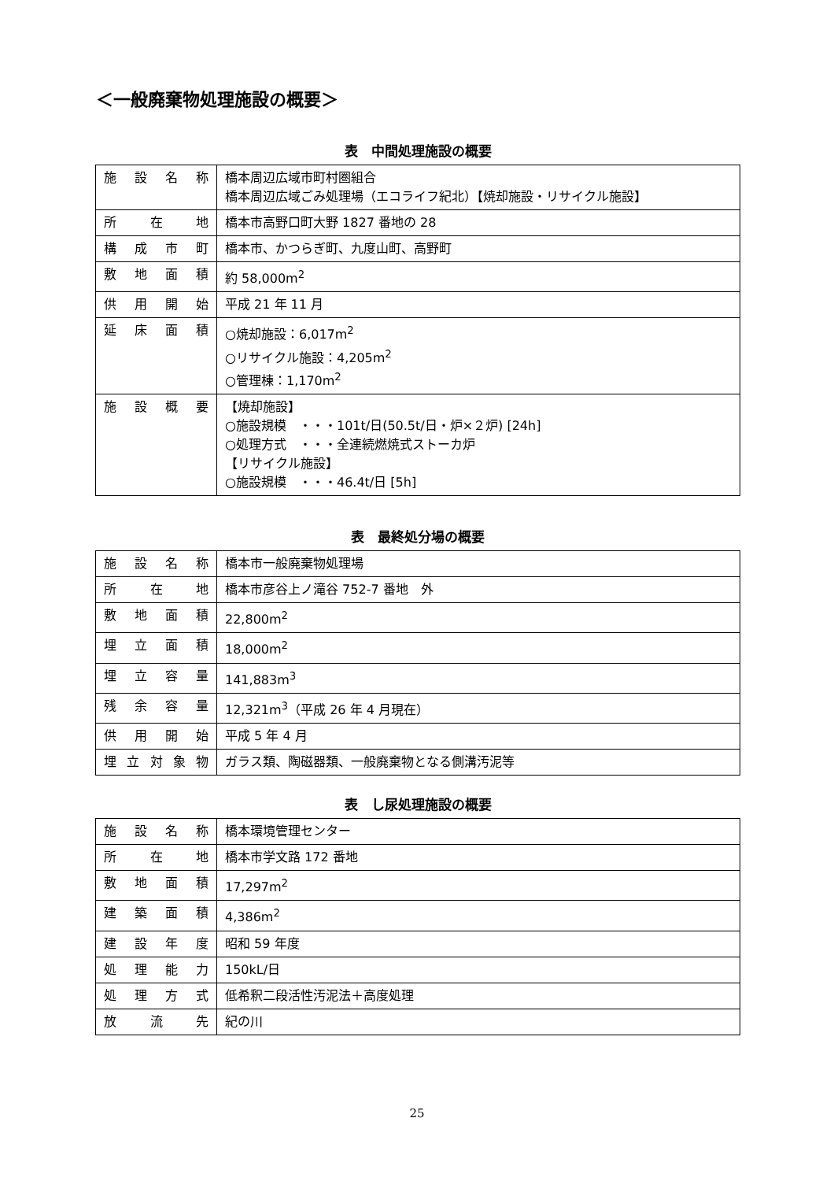＜一般廃棄物処理施設の概要＞
表　中間処理施設の概要
| 施設名称 | 橋本周辺広域市町村圏組合 橋本周辺広域ごみ処理場（エコライフ紀北）【焼却施設・リサイクル施設】 |
| 所在地 | 橋本市高野口町大野 1827 番地の 28 |
| 構成市町 | 橋本市、かつらぎ町、九度山町、高野町 |
| 敷地面積 | 約 58,000m<sup>2</sup> |
| 供用開始 | 平成 21 年 11 月 |
| 延床面積 | ○焼却施設：6,017m<sup>2</sup> ○リサイクル施設：4,205m<sup>2</sup> ○管理棟：1,170m<sup>2</sup> |
| 施設概要 | 【焼却施設】 ○施設規模 ・・・101t/日(50.5t/日・炉×２炉) [24h] ○処理方式 ・・・全連続燃焼式ストーカ炉 【リサイクル施設】 ○施設規模 ・・・46.4t/日 [5h] |
表　最終処分場の概要
| 施設名称 | 橋本市一般廃棄物処理場 |
| 所在地 | 橋本市彦谷上ノ滝谷 752-7 番地 外 |
| 敷地面積 | 22,800m<sup>2</sup> |
| 埋立面積 | 18,000m<sup>2</sup> |
| 埋立容量 | 141,883m<sup>3</sup> |
| 残余容量 | 12,321m<sup>3</sup>（平成 26 年 4 月現在） |
| 供用開始 | 平成 5 年 4 月 |
| 埋立対象物 | ガラス類、陶磁器類、一般廃棄物となる側溝汚泥等 |
表　し尿処理施設の概要
| 施設名称 | 橋本環境管理センター |
| 所在地 | 橋本市学文路 172 番地 |
| 敷地面積 | 17,297m<sup>2</sup> |
| 建築面積 | 4,386m<sup>2</sup> |
| 建設年度 | 昭和 59 年度 |
| 処理能力 | 150kL/日 |
| 処理方式 | 低希釈二段活性汚泥法＋高度処理 |
| 放流先 | 紀の川 |
25